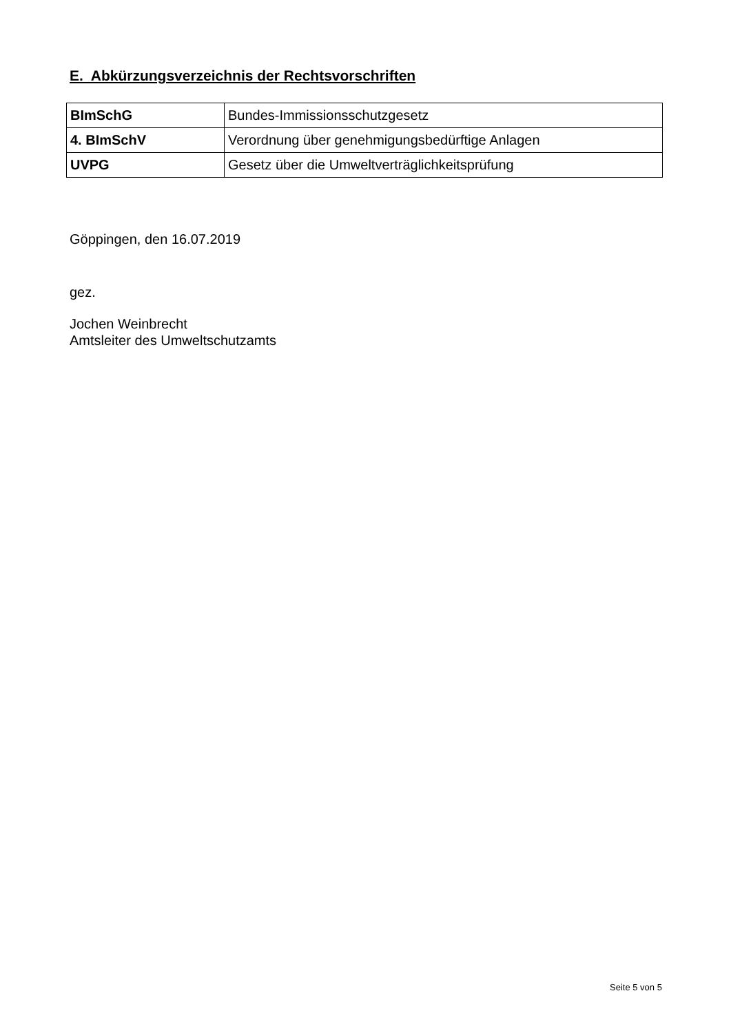E. Abkürzungsverzeichnis der Rechtsvorschriften
| BImSchG | Bundes-Immissionsschutzgesetz |
| 4. BImSchV | Verordnung über genehmigungsbedürftige Anlagen |
| UVPG | Gesetz über die Umweltverträglichkeitsprüfung |
Göppingen, den 16.07.2019
gez.
Jochen Weinbrecht
Amtsleiter des Umweltschutzamts
Seite 5 von 5